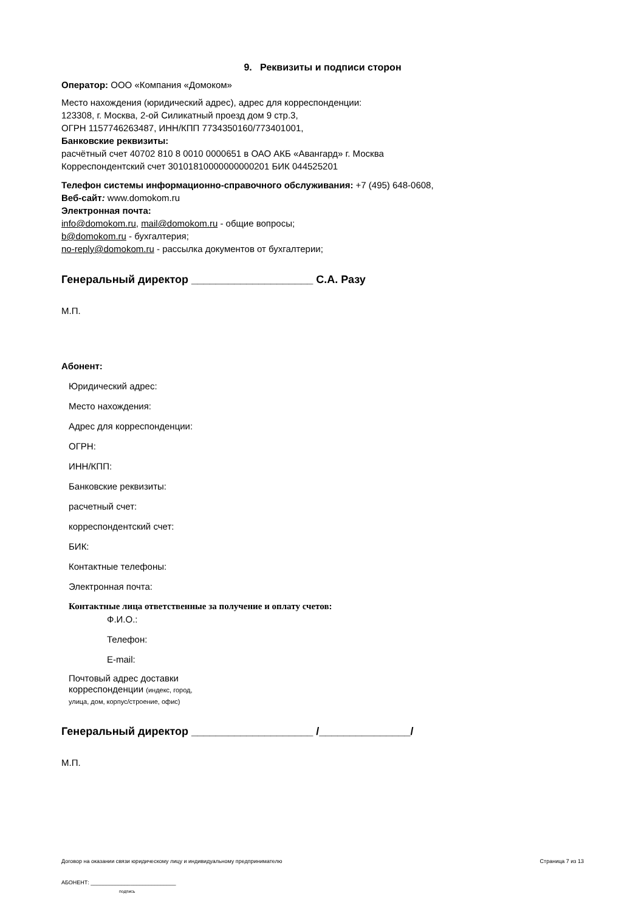9. Реквизиты и подписи сторон
Оператор: ООО «Компания «Домоком»
Место нахождения (юридический адрес), адрес для корреспонденции:
123308, г. Москва, 2-ой Силикатный проезд дом 9 стр.3,
ОГРН 1157746263487, ИНН/КПП 7734350160/773401001,
Банковские реквизиты:
расчётный счет 40702 810 8 0010 0000651 в ОАО АКБ «Авангард» г. Москва
Корреспондентский счет 30101810000000000201 БИК 044525201
Телефон системы информационно-справочного обслуживания: +7 (495) 648-0608,
Веб-сайт: www.domokom.ru
Электронная почта:
info@domokom.ru, mail@domokom.ru - общие вопросы;
b@domokom.ru - бухгалтерия;
no-reply@domokom.ru - рассылка документов от бухгалтерии;
Генеральный директор ____________________ С.А. Разу
М.П.
Абонент:
Юридический адрес:
Место нахождения:
Адрес для корреспонденции:
ОГРН:
ИНН/КПП:
Банковские реквизиты:
расчетный счет:
корреспондентский счет:
БИК:
Контактные телефоны:
Электронная почта:
Контактные лица ответственные за получение и оплату счетов:
Ф.И.О.:
Телефон:
E-mail:
Почтовый адрес доставки
корреспонденции (индекс, город,
улица, дом, корпус/строение, офис)
Генеральный директор ____________________ /_______________/
М.П.
Договор на оказании связи юридическому лицу и индивидуальному предпринимателю Страница 7 из 13
АБОНЕНТ: ____________________________
подпись